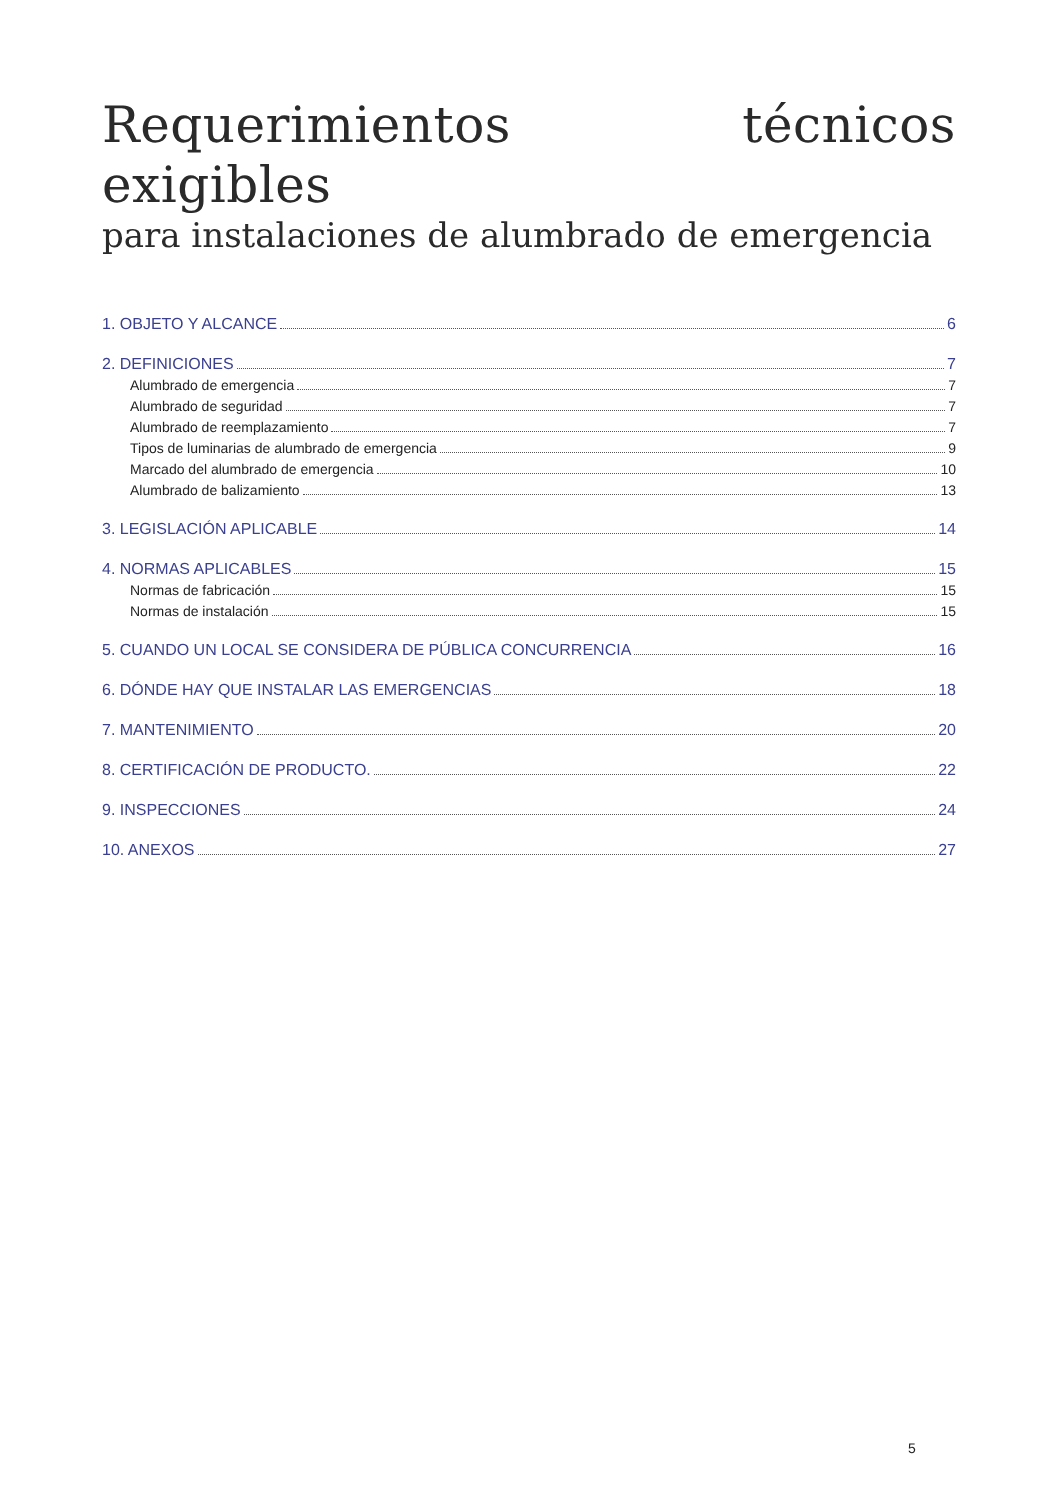Requerimientos técnicos exigibles
para instalaciones de alumbrado de emergencia
1. OBJETO Y ALCANCE 6
2. DEFINICIONES 7
Alumbrado de emergencia 7
Alumbrado de seguridad 7
Alumbrado de reemplazamiento 7
Tipos de luminarias de alumbrado de emergencia 9
Marcado del alumbrado de emergencia 10
Alumbrado de balizamiento 13
3. LEGISLACIÓN APLICABLE 14
4. NORMAS APLICABLES 15
Normas de fabricación 15
Normas de instalación 15
5. CUANDO UN LOCAL SE CONSIDERA DE PÚBLICA CONCURRENCIA 16
6. DÓNDE HAY QUE INSTALAR LAS EMERGENCIAS 18
7. MANTENIMIENTO 20
8. CERTIFICACIÓN DE PRODUCTO. 22
9. INSPECCIONES 24
10. ANEXOS 27
5